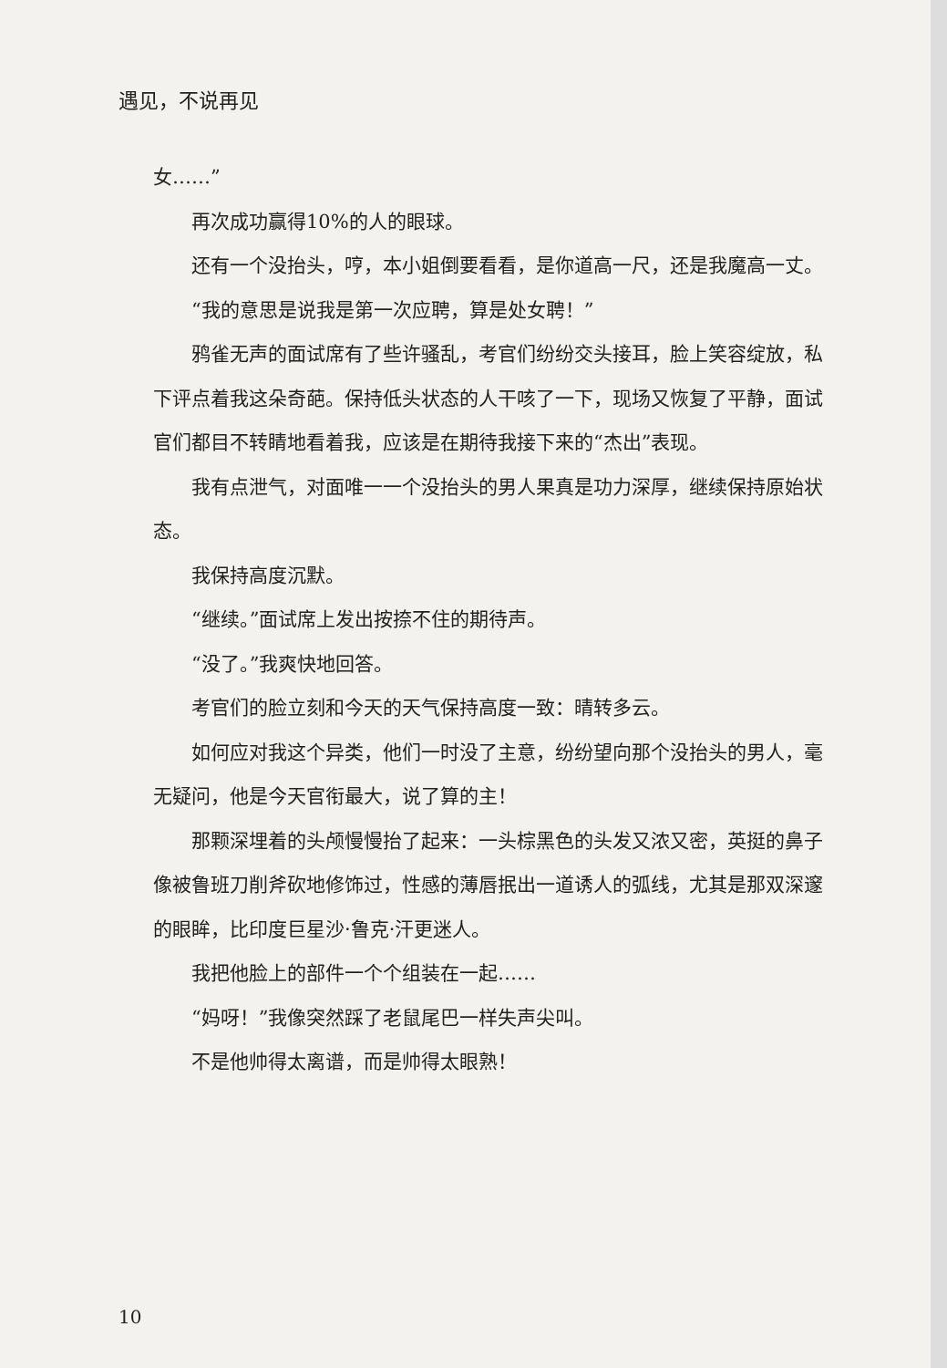遇见，不说再见
女……”
再次成功赢得10%的人的眼球。
还有一个没抬头，哼，本小姐倒要看看，是你道高一尺，还是我魔高一丈。
“我的意思是说我是第一次应聘，算是处女聘！”
鸦雀无声的面试席有了些许骚乱，考官们纷纷交头接耳，脸上笑容绽放，私下评点着我这朵奇葩。保持低头状态的人干咳了一下，现场又恢复了平静，面试官们都目不转睛地看着我，应该是在期待我接下来的“杰出”表现。
我有点泄气，对面唯一一个没抬头的男人果真是功力深厚，继续保持原始状态。
我保持高度沉默。
“继续。”面试席上发出按捺不住的期待声。
“没了。”我爽快地回答。
考官们的脸立刻和今天的天气保持高度一致：晴转多云。
如何应对我这个异类，他们一时没了主意，纷纷望向那个没抬头的男人，毫无疑问，他是今天官衔最大，说了算的主！
那颗深埋着的头颅慢慢抬了起来：一头棕黑色的头发又浓又密，英挺的鼻子像被鲁班刀削斧砍地修饰过，性感的薄唇抿出一道诱人的弧线，尤其是那双深邃的眼眸，比印度巨星沙·鲁克·汗更迷人。
我把他脸上的部件一个个组装在一起……
“妈呀！”我像突然踩了老鼠尾巴一样失声尖叫。
不是他帅得太离谱，而是帅得太眼熟！
10